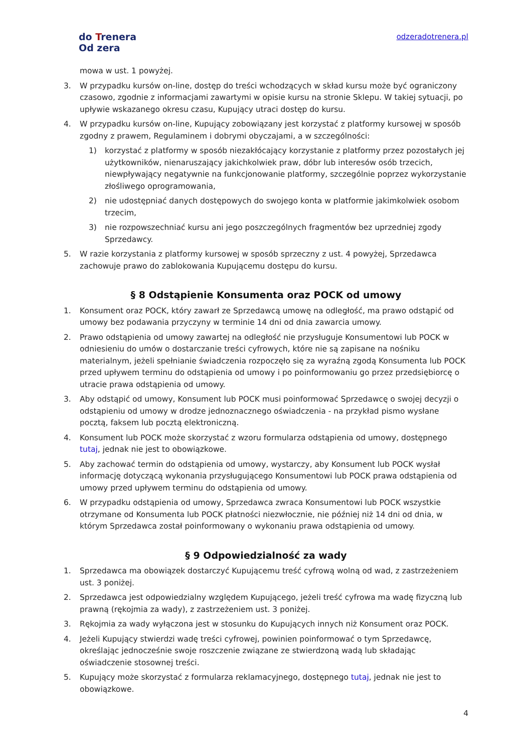do Trenera
Od zera
odzeradotrenera.pl
mowa w ust. 1 powyżej.
3. W przypadku kursów on-line, dostęp do treści wchodzących w skład kursu może być ograniczony czasowo, zgodnie z informacjami zawartymi w opisie kursu na stronie Sklepu. W takiej sytuacji, po upływie wskazanego okresu czasu, Kupujący utraci dostęp do kursu.
4. W przypadku kursów on-line, Kupujący zobowiązany jest korzystać z platformy kursowej w sposób zgodny z prawem, Regulaminem i dobrymi obyczajami, a w szczególności:
1) korzystać z platformy w sposób niezakłócający korzystanie z platformy przez pozostałych jej użytkowników, nienaruszający jakichkolwiek praw, dóbr lub interesów osób trzecich, niewpływający negatywnie na funkcjonowanie platformy, szczególnie poprzez wykorzystanie złośliwego oprogramowania,
2) nie udostępniać danych dostępowych do swojego konta w platformie jakimkolwiek osobom trzecim,
3) nie rozpowszechniać kursu ani jego poszczególnych fragmentów bez uprzedniej zgody Sprzedawcy.
5. W razie korzystania z platformy kursowej w sposób sprzeczny z ust. 4 powyżej, Sprzedawca zachowuje prawo do zablokowania Kupującemu dostępu do kursu.
§ 8 Odstąpienie Konsumenta oraz POCK od umowy
1. Konsument oraz POCK, który zawarł ze Sprzedawcą umowę na odległość, ma prawo odstąpić od umowy bez podawania przyczyny w terminie 14 dni od dnia zawarcia umowy.
2. Prawo odstąpienia od umowy zawartej na odległość nie przysługuje Konsumentowi lub POCK w odniesieniu do umów o dostarczanie treści cyfrowych, które nie są zapisane na nośniku materialnym, jeżeli spełnianie świadczenia rozpoczęło się za wyraźną zgodą Konsumenta lub POCK przed upływem terminu do odstąpienia od umowy i po poinformowaniu go przez przedsiębiorcę o utracie prawa odstąpienia od umowy.
3. Aby odstąpić od umowy, Konsument lub POCK musi poinformować Sprzedawcę o swojej decyzji o odstąpieniu od umowy w drodze jednoznacznego oświadczenia - na przykład pismo wysłane pocztą, faksem lub pocztą elektroniczną.
4. Konsument lub POCK może skorzystać z wzoru formularza odstąpienia od umowy, dostępnego tutaj, jednak nie jest to obowiązkowe.
5. Aby zachować termin do odstąpienia od umowy, wystarczy, aby Konsument lub POCK wysłał informację dotyczącą wykonania przysługującego Konsumentowi lub POCK prawa odstąpienia od umowy przed upływem terminu do odstąpienia od umowy.
6. W przypadku odstąpienia od umowy, Sprzedawca zwraca Konsumentowi lub POCK wszystkie otrzymane od Konsumenta lub POCK płatności niezwłocznie, nie później niż 14 dni od dnia, w którym Sprzedawca został poinformowany o wykonaniu prawa odstąpienia od umowy.
§ 9 Odpowiedzialność za wady
1. Sprzedawca ma obowiązek dostarczyć Kupującemu treść cyfrową wolną od wad, z zastrzeżeniem ust. 3 poniżej.
2. Sprzedawca jest odpowiedzialny względem Kupującego, jeżeli treść cyfrowa ma wadę fizyczną lub prawną (rękojmia za wady), z zastrzeżeniem ust. 3 poniżej.
3. Rękojmia za wady wyłączona jest w stosunku do Kupujących innych niż Konsument oraz POCK.
4. Jeżeli Kupujący stwierdzi wadę treści cyfrowej, powinien poinformować o tym Sprzedawcę, określając jednocześnie swoje roszczenie związane ze stwierdzoną wadą lub składając oświadczenie stosownej treści.
5. Kupujący może skorzystać z formularza reklamacyjnego, dostępnego tutaj, jednak nie jest to obowiązkowe.
4